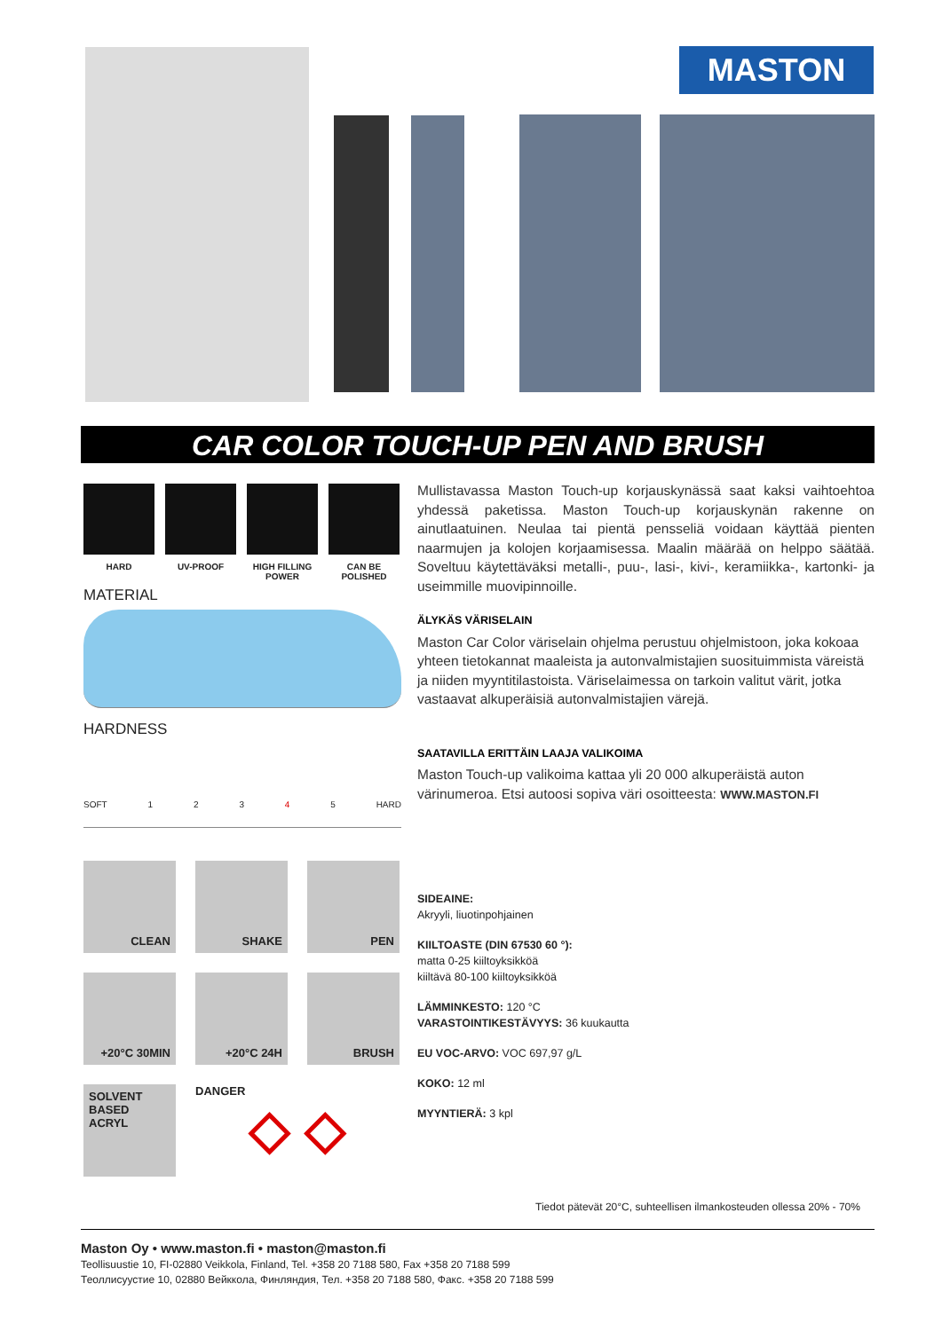MASTON
CAR COLOR TOUCH-UP PEN AND BRUSH
HARD UV-PROOF HIGH FILLING POWER
CAN BE POLISHED
MATERIAL
HARDNESS
SOFT 12345 HARD
Mullistavassa Maston Touch-up korjauskynässä saat kaksi vaihtoehtoa yhdessä paketissa. Maston Touch-up korjauskynän rakenne on ainutlaatuinen. Neulaa tai pientä pensseliä voidaan käyttää pienten naarmujen ja kolojen korjaamisessa. Maalin määrää on helppo säätää. Soveltuu käytettäväksi metalli-, puu-, lasi-, kivi-, keramiikka-, kartonki- ja useimmille muovipinnoille.
ÄLYKÄS VÄRISELAIN
Maston Car Color väriselain ohjelma perustuu ohjelmistoon, joka kokoaa yhteen tietokannat maaleista ja autonvalmistajien suosituimmista väreistä ja niiden myyntitilastoista. Väriselaimessa on tarkoin valitut värit, jotka vastaavat alkuperäisiä autonvalmistajien värejä.
SAATAVILLA ERITTÄIN LAAJA VALIKOIMA
Maston Touch-up valikoima kattaa yli 20 000 alkuperäistä auton värinumeroa. Etsi autoosi sopiva väri osoitteesta: WWW.MASTON.FI
CLEAN
SHAKE
PEN
+20°C 30MIN
+20°C 24H
BRUSH
SOLVENT BASED ACRYL
DANGER
◇ ◇
SIDEAINE:
Akryyli, liuotinpohjainen
KIILTOASTE (DIN 67530 60 °):
matta 0-25 kiiltoyksikköä
kiiltävä 80-100 kiiltoyksikköä
LÄMMINKESTO: 120 °C
VARASTOINTIKESTÄVYYS: 36 kuukautta
EU VOC-ARVO: VOC 697,97 g/L
KOKO: 12 ml
MYYNTIERÄ: 3 kpl
Tiedot pätevät 20°C, suhteellisen ilmankosteuden ollessa 20% - 70%
Maston Oy • www.maston.fi • maston@maston.fi
Teollisuustie 10, FI-02880 Veikkola, Finland, Tel. +358 20 7188 580, Fax +358 20 7188 599
Теоллисуустие 10, 02880 Вейккола, Финляндия, Тел. +358 20 7188 580, Факс. +358 20 7188 599